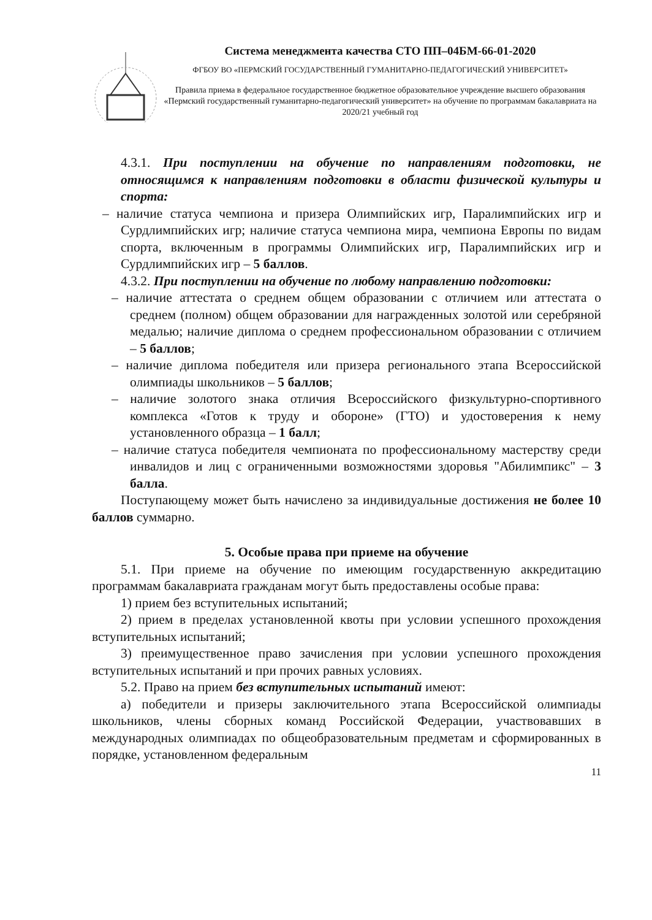Система менеджмента качества СТО ПП–04БМ-66-01-2020
ФГБОУ ВО «ПЕРМСКИЙ ГОСУДАРСТВЕННЫЙ ГУМАНИТАРНО-ПЕДАГОГИЧЕСКИЙ УНИВЕРСИТЕТ»
Правила приема в федеральное государственное бюджетное образовательное учреждение высшего образования «Пермский государственный гуманитарно-педагогический университет» на обучение по программам бакалавриата на 2020/21 учебный год
4.3.1. При поступлении на обучение по направлениям подготовки, не относящимся к направлениям подготовки в области физической культуры и спорта:
– наличие статуса чемпиона и призера Олимпийских игр, Паралимпийских игр и Сурдлимпийских игр; наличие статуса чемпиона мира, чемпиона Европы по видам спорта, включенным в программы Олимпийских игр, Паралимпийских игр и Сурдлимпийских игр – 5 баллов.
4.3.2. При поступлении на обучение по любому направлению подготовки:
– наличие аттестата о среднем общем образовании с отличием или аттестата о среднем (полном) общем образовании для награжденных золотой или серебряной медалью; наличие диплома о среднем профессиональном образовании с отличием – 5 баллов;
– наличие диплома победителя или призера регионального этапа Всероссийской олимпиады школьников – 5 баллов;
– наличие золотого знака отличия Всероссийского физкультурно-спортивного комплекса «Готов к труду и обороне» (ГТО) и удостоверения к нему установленного образца – 1 балл;
– наличие статуса победителя чемпионата по профессиональному мастерству среди инвалидов и лиц с ограниченными возможностями здоровья "Абилимпикс" – 3 балла.
Поступающему может быть начислено за индивидуальные достижения не более 10 баллов суммарно.
5. Особые права при приеме на обучение
5.1. При приеме на обучение по имеющим государственную аккредитацию программам бакалавриата гражданам могут быть предоставлены особые права:
1) прием без вступительных испытаний;
2) прием в пределах установленной квоты при условии успешного прохождения вступительных испытаний;
3) преимущественное право зачисления при условии успешного прохождения вступительных испытаний и при прочих равных условиях.
5.2. Право на прием без вступительных испытаний имеют:
а) победители и призеры заключительного этапа Всероссийской олимпиады школьников, члены сборных команд Российской Федерации, участвовавших в международных олимпиадах по общеобразовательным предметам и сформированных в порядке, установленном федеральным
11